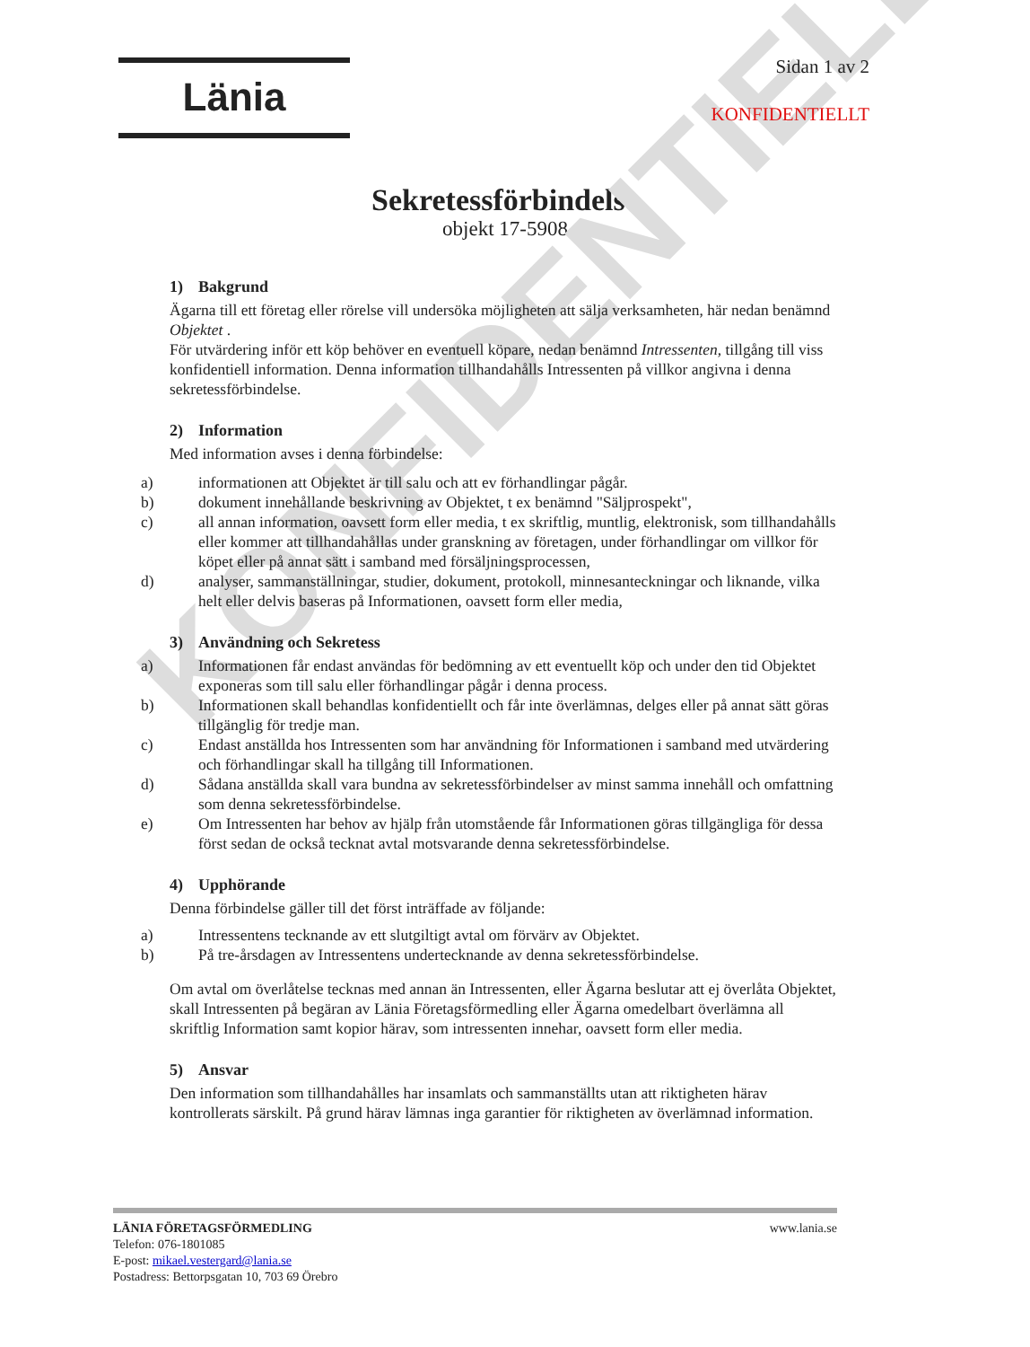KONFIDENTIELLT
Länia
Sidan 1 av 2
KONFIDENTIELLT
Sekretessförbindelse
objekt 17-5908
1) Bakgrund
Ägarna till ett företag eller rörelse vill undersöka möjligheten att sälja verksamheten, här nedan benämnd Objektet .
För utvärdering inför ett köp behöver en eventuell köpare, nedan benämnd Intressenten, tillgång till viss konfidentiell information. Denna information tillhandahålls Intressenten på villkor angivna i denna sekretessförbindelse.
2) Information
Med information avses i denna förbindelse:
a) informationen att Objektet är till salu och att ev förhandlingar pågår.
b) dokument innehållande beskrivning av Objektet, t ex benämnd "Säljprospekt",
c) all annan information, oavsett form eller media, t ex skriftlig, muntlig, elektronisk, som tillhandahålls eller kommer att tillhandahållas under granskning av företagen, under förhandlingar om villkor för köpet eller på annat sätt i samband med försäljningsprocessen,
d) analyser, sammanställningar, studier, dokument, protokoll, minnesanteckningar och liknande, vilka helt eller delvis baseras på Informationen, oavsett form eller media,
3) Användning och Sekretess
a) Informationen får endast användas för bedömning av ett eventuellt köp och under den tid Objektet exponeras som till salu eller förhandlingar pågår i denna process.
b) Informationen skall behandlas konfidentiellt och får inte överlämnas, delges eller på annat sätt göras tillgänglig för tredje man.
c) Endast anställda hos Intressenten som har användning för Informationen i samband med utvärdering och förhandlingar skall ha tillgång till Informationen.
d) Sådana anställda skall vara bundna av sekretessförbindelser av minst samma innehåll och omfattning som denna sekretessförbindelse.
e) Om Intressenten har behov av hjälp från utomstående får Informationen göras tillgängliga för dessa först sedan de också tecknat avtal motsvarande denna sekretessförbindelse.
4) Upphörande
Denna förbindelse gäller till det först inträffade av följande:
a) Intressentens tecknande av ett slutgiltigt avtal om förvärv av Objektet.
b) På tre-årsdagen av Intressentens undertecknande av denna sekretessförbindelse.
Om avtal om överlåtelse tecknas med annan än Intressenten, eller Ägarna beslutar att ej överlåta Objektet, skall Intressenten på begäran av Länia Företagsförmedling eller Ägarna omedelbart överlämna all skriftlig Information samt kopior härav, som intressenten innehar, oavsett form eller media.
5) Ansvar
Den information som tillhandahålles har insamlats och sammanställts utan att riktigheten härav kontrollerats särskilt. På grund härav lämnas inga garantier för riktigheten av överlämnad information.
www.lania.se LÄNIA FÖRETAGSFÖRMEDLING
Telefon: 076-1801085
E-post: mikael.vestergard@lania.se
Postadress: Bettorpsgatan 10, 703 69 Örebro